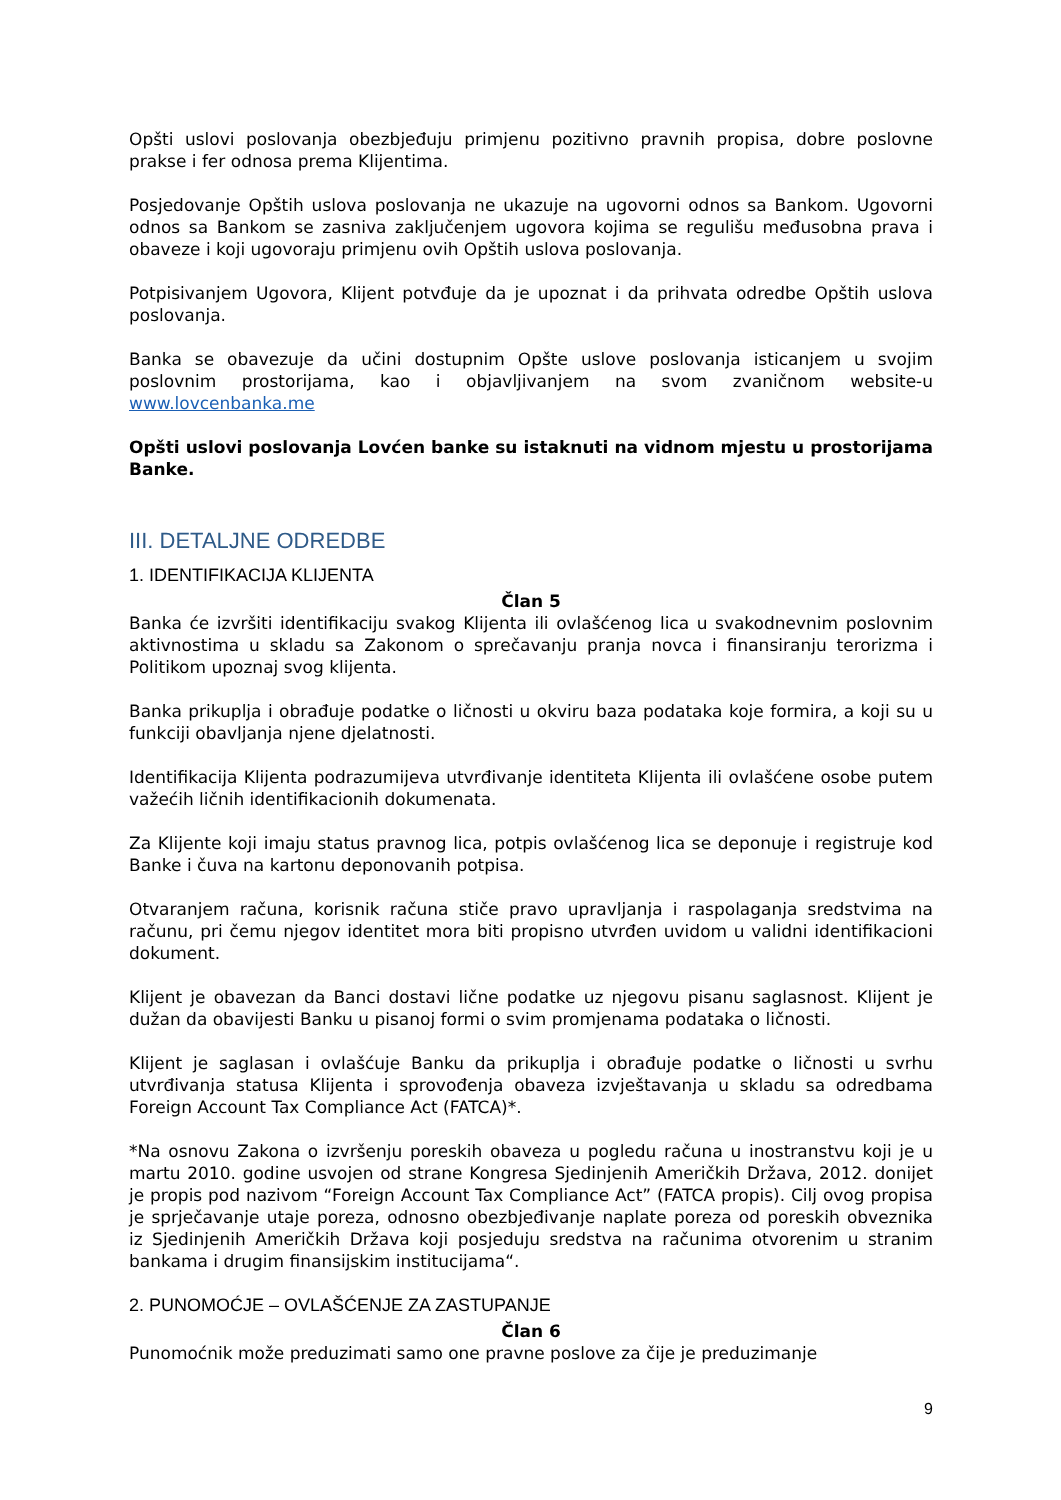Opšti uslovi poslovanja obezbjeđuju primjenu pozitivno pravnih propisa, dobre poslovne prakse i fer odnosa prema Klijentima.
Posjedovanje Opštih uslova poslovanja ne ukazuje na ugovorni odnos sa Bankom. Ugovorni odnos sa Bankom se zasniva zaključenjem ugovora kojima se regulišu međusobna prava i obaveze i koji ugovoraju primjenu ovih Opštih uslova poslovanja.
Potpisivanjem Ugovora, Klijent potvđuje da je upoznat i da prihvata odredbe Opštih uslova poslovanja.
Banka se obavezuje da učini dostupnim Opšte uslove poslovanja isticanjem u svojim poslovnim prostorijama, kao i objavljivanjem na svom zvaničnom website-u www.lovcenbanka.me
Opšti uslovi poslovanja Lovćen banke su istaknuti na vidnom mjestu u prostorijama Banke.
III. DETALJNE ODREDBE
1. IDENTIFIKACIJA KLIJENTA
Član 5
Banka će izvršiti identifikaciju svakog Klijenta ili ovlašćenog lica u svakodnevnim poslovnim aktivnostima u skladu sa Zakonom o sprečavanju pranja novca i finansiranju terorizma i Politikom upoznaj svog klijenta.
Banka prikuplja i obrađuje podatke o ličnosti u okviru baza podataka koje formira, a koji su u funkciji obavljanja njene djelatnosti.
Identifikacija Klijenta podrazumijeva utvrđivanje identiteta Klijenta ili ovlašćene osobe putem važećih ličnih identifikacionih dokumenata.
Za Klijente koji imaju status pravnog lica, potpis ovlašćenog lica se deponuje i registruje kod Banke i čuva na kartonu deponovanih potpisa.
Otvaranjem računa, korisnik računa stiče pravo upravljanja i raspolaganja sredstvima na računu, pri čemu njegov identitet mora biti propisno utvrđen uvidom u validni identifikacioni dokument.
Klijent je obavezan da Banci dostavi lične podatke uz njegovu pisanu saglasnost. Klijent je dužan da obavijesti Banku u pisanoj formi o svim promjenama podataka o ličnosti.
Klijent je saglasan i ovlašćuje Banku da prikuplja i obrađuje podatke o ličnosti u svrhu utvrđivanja statusa Klijenta i sprovođenja obaveza izvještavanja u skladu sa odredbama Foreign Account Tax Compliance Act (FATCA)*.
*Na osnovu Zakona o izvršenju poreskih obaveza u pogledu računa u inostranstvu koji je u martu 2010. godine usvojen od strane Kongresa Sjedinjenih Američkih Država, 2012. donijet je propis pod nazivom “Foreign Account Tax Compliance Act” (FATCA propis). Cilj ovog propisa je sprječavanje utaje poreza, odnosno obezbjeđivanje naplate poreza od poreskih obveznika iz Sjedinjenih Američkih Država koji posjeduju sredstva na računima otvorenim u stranim bankama i drugim finansijskim institucijama“.
2. PUNOMOĆJE – OVLAŠĆENJE ZA ZASTUPANJE
Član 6
Punomoćnik može preduzimati samo one pravne poslove za čije je preduzimanje
9